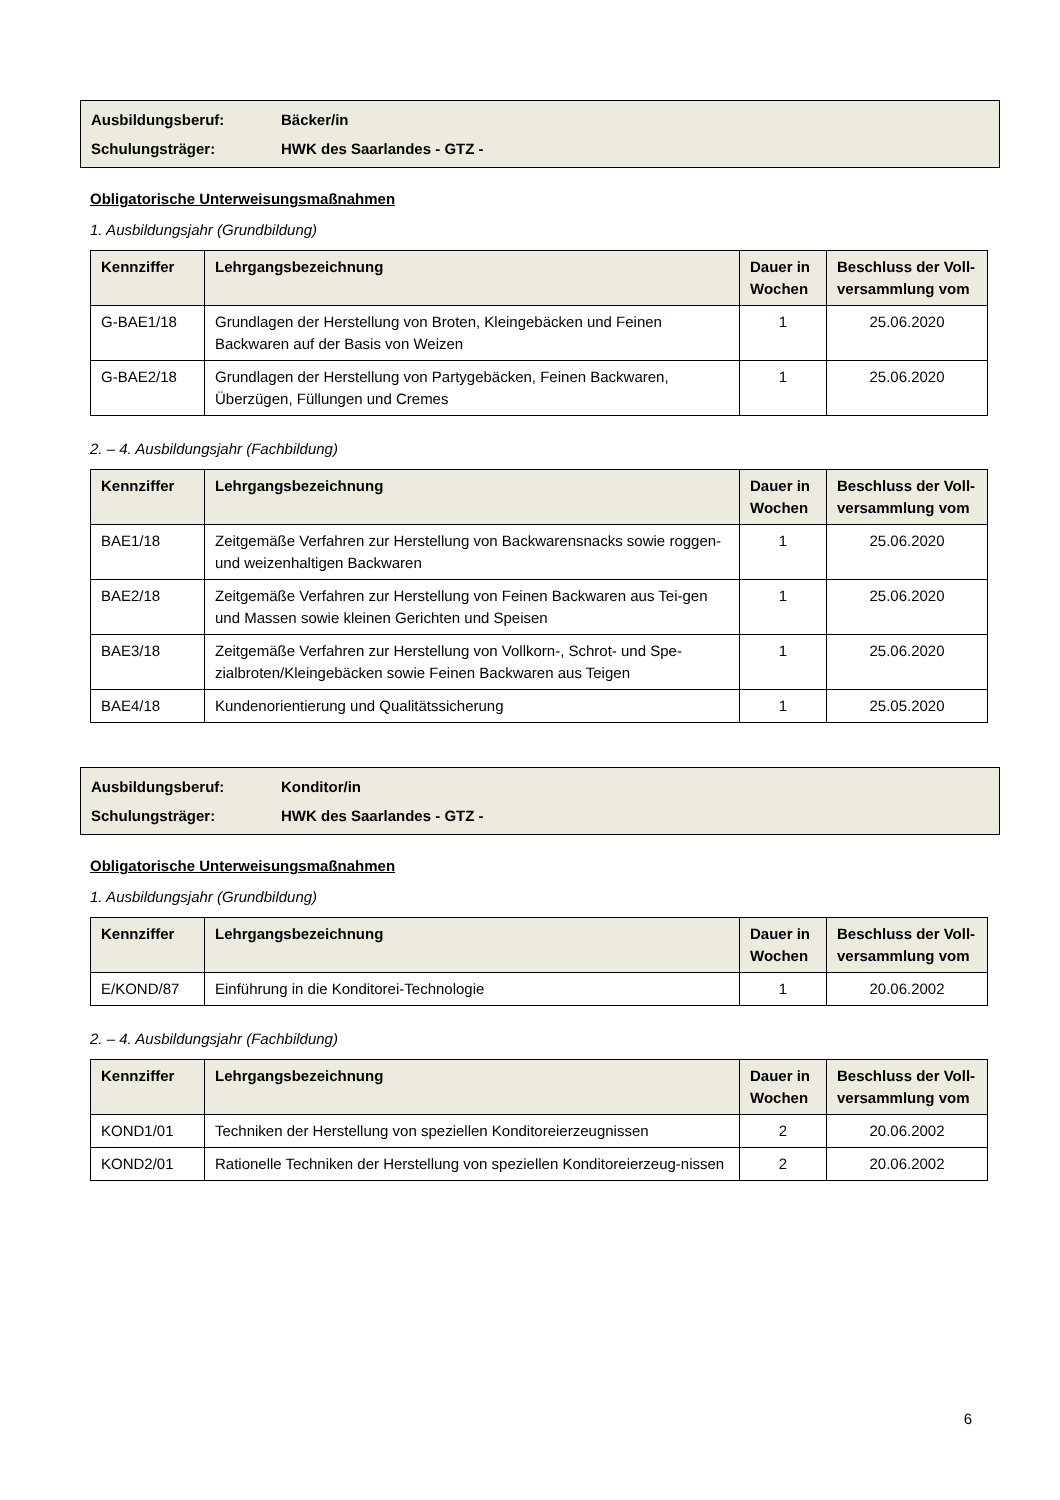Ausbildungsberuf: Bäcker/in
Schulungsträger: HWK des Saarlandes - GTZ -
Obligatorische Unterweisungsmaßnahmen
1. Ausbildungsjahr (Grundbildung)
| Kennziffer | Lehrgangsbezeichnung | Dauer in Wochen | Beschluss der Voll-versammlung vom |
| --- | --- | --- | --- |
| G-BAE1/18 | Grundlagen der Herstellung von Broten, Kleingebäcken und Feinen Backwaren auf der Basis von Weizen | 1 | 25.06.2020 |
| G-BAE2/18 | Grundlagen der Herstellung von Partygebäcken, Feinen Backwaren, Überzügen, Füllungen und Cremes | 1 | 25.06.2020 |
2. – 4. Ausbildungsjahr (Fachbildung)
| Kennziffer | Lehrgangsbezeichnung | Dauer in Wochen | Beschluss der Voll-versammlung vom |
| --- | --- | --- | --- |
| BAE1/18 | Zeitgemäße Verfahren zur Herstellung von Backwarensnacks sowie roggen- und weizenhaltigen Backwaren | 1 | 25.06.2020 |
| BAE2/18 | Zeitgemäße Verfahren zur Herstellung von Feinen Backwaren aus Tei-gen und Massen sowie kleinen Gerichten und Speisen | 1 | 25.06.2020 |
| BAE3/18 | Zeitgemäße Verfahren zur Herstellung von Vollkorn-, Schrot- und Spe-zialbroten/Kleingebäcken sowie Feinen Backwaren aus Teigen | 1 | 25.06.2020 |
| BAE4/18 | Kundenorientierung und Qualitätssicherung | 1 | 25.05.2020 |
Ausbildungsberuf: Konditor/in
Schulungsträger: HWK des Saarlandes - GTZ -
Obligatorische Unterweisungsmaßnahmen
1. Ausbildungsjahr (Grundbildung)
| Kennziffer | Lehrgangsbezeichnung | Dauer in Wochen | Beschluss der Voll-versammlung vom |
| --- | --- | --- | --- |
| E/KOND/87 | Einführung in die Konditorei-Technologie | 1 | 20.06.2002 |
2. – 4. Ausbildungsjahr (Fachbildung)
| Kennziffer | Lehrgangsbezeichnung | Dauer in Wochen | Beschluss der Voll-versammlung vom |
| --- | --- | --- | --- |
| KOND1/01 | Techniken der Herstellung von speziellen Konditoreierzeugnissen | 2 | 20.06.2002 |
| KOND2/01 | Rationelle Techniken der Herstellung von speziellen Konditoreierzeug-nissen | 2 | 20.06.2002 |
6